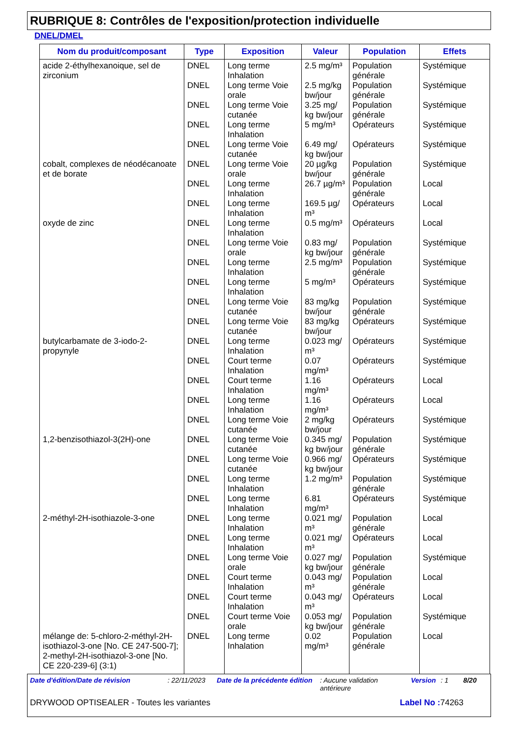RUBRIQUE 8: Contrôles de l'exposition/protection individuelle
DNEL/DMEL
| Nom du produit/composant | Type | Exposition | Valeur | Population | Effets |
| --- | --- | --- | --- | --- | --- |
| acide 2-éthylhexanoique, sel de zirconium | DNEL | Long terme Inhalation | 2.5 mg/m³ | Population générale | Systémique |
| | DNEL | Long terme Voie orale | 2.5 mg/kg bw/jour | Population générale | Systémique |
| | DNEL | Long terme Voie cutanée | 3.25 mg/ kg bw/jour | Population générale | Systémique |
| | DNEL | Long terme Inhalation | 5 mg/m³ | Opérateurs | Systémique |
| | DNEL | Long terme Voie cutanée | 6.49 mg/ kg bw/jour | Opérateurs | Systémique |
| cobalt, complexes de néodécanoate et de borate | DNEL | Long terme Voie orale | 20 µg/kg bw/jour | Population générale | Systémique |
| | DNEL | Long terme Inhalation | 26.7 µg/m³ | Population générale | Local |
| | DNEL | Long terme Inhalation | 169.5 µg/ m³ | Opérateurs | Local |
| oxyde de zinc | DNEL | Long terme Inhalation | 0.5 mg/m³ | Opérateurs | Local |
| | DNEL | Long terme Voie orale | 0.83 mg/ kg bw/jour | Population générale | Systémique |
| | DNEL | Long terme Inhalation | 2.5 mg/m³ | Population générale | Systémique |
| | DNEL | Long terme Inhalation | 5 mg/m³ | Opérateurs | Systémique |
| | DNEL | Long terme Voie cutanée | 83 mg/kg bw/jour | Population générale | Systémique |
| | DNEL | Long terme Voie cutanée | 83 mg/kg bw/jour | Opérateurs | Systémique |
| butylcarbamate de 3-iodo-2-propynyle | DNEL | Long terme Inhalation | 0.023 mg/ m³ | Opérateurs | Systémique |
| | DNEL | Court terme Inhalation | 0.07 mg/m³ | Opérateurs | Systémique |
| | DNEL | Court terme Inhalation | 1.16 mg/m³ | Opérateurs | Local |
| | DNEL | Long terme Inhalation | 1.16 mg/m³ | Opérateurs | Local |
| | DNEL | Long terme Voie cutanée | 2 mg/kg bw/jour | Opérateurs | Systémique |
| 1,2-benzisothiazol-3(2H)-one | DNEL | Long terme Voie cutanée | 0.345 mg/ kg bw/jour | Population générale | Systémique |
| | DNEL | Long terme Voie cutanée | 0.966 mg/ kg bw/jour | Opérateurs | Systémique |
| | DNEL | Long terme Inhalation | 1.2 mg/m³ | Population générale | Systémique |
| | DNEL | Long terme Inhalation | 6.81 mg/m³ | Opérateurs | Systémique |
| 2-méthyl-2H-isothiazole-3-one | DNEL | Long terme Inhalation | 0.021 mg/ m³ | Population générale | Local |
| | DNEL | Long terme Inhalation | 0.021 mg/ m³ | Opérateurs | Local |
| | DNEL | Long terme Voie orale | 0.027 mg/ kg bw/jour | Population générale | Systémique |
| | DNEL | Court terme Inhalation | 0.043 mg/ m³ | Population générale | Local |
| | DNEL | Court terme Inhalation | 0.043 mg/ m³ | Opérateurs | Local |
| | DNEL | Court terme Voie orale | 0.053 mg/ kg bw/jour | Population générale | Systémique |
| mélange de: 5-chloro-2-méthyl-2H-isothiazol-3-one [No. CE 247-500-7]; 2-methyl-2H-isothiazol-3-one [No. CE 220-239-6] (3:1) | DNEL | Long terme Inhalation | 0.02 mg/m³ | Population générale | Local |
Date d'édition/Date de révision: 22/11/2023 Date de la précédente édition: Aucune validation antérieure Version: 1 8/20
DRYWOOD OPTISEALER - Toutes les variantes Label No : 74263